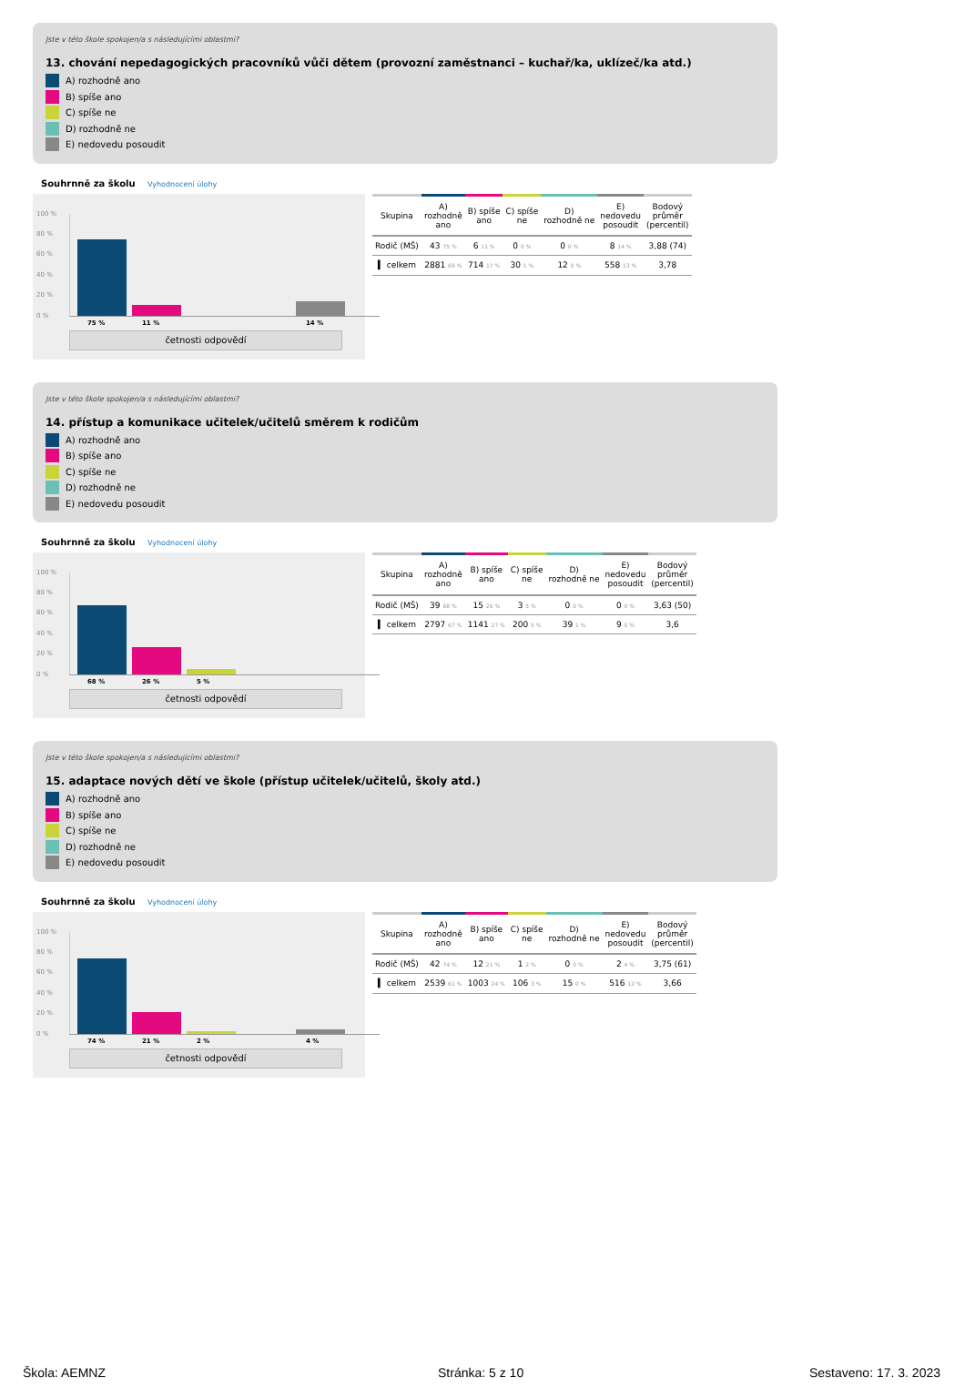Jste v této škole spokojen/a s následujícími oblastmi?
13. chování nepedagogických pracovníků vůči dětem (provozní zaměstnanci – kuchař/ka, uklízeč/ka atd.)
A) rozhodně ano
B) spíše ano
C) spíše ne
D) rozhodně ne
E) nedovedu posoudit
Souhrnně za školu Vyhodnocení úlohy
100 %
80 %
60 %
40 %
20 %
0 %
75 % 11 % 14 %
četnosti odpovědí
| Skupina | A) rozhodně ano | B) spíše ano | C) spíše ne | D) rozhodně ne | E) nedovedu posoudit | Bodový průměr (percentil) |
| --- | --- | --- | --- | --- | --- | --- |
| Rodič (MŠ) | 43 75 % | 6 11 % | 0 0 % | 0 0 % | 8 14 % | 3,88 (74) |
| ▍ celkem | 2881 69 % | 714 17 % | 30 1 % | 12 0 % | 558 13 % | 3,78 |
Jste v této škole spokojen/a s následujícími oblastmi?
14. přístup a komunikace učitelek/učitelů směrem k rodičům
A) rozhodně ano
B) spíše ano
C) spíše ne
D) rozhodně ne
E) nedovedu posoudit
Souhrnně za školu Vyhodnocení úlohy
100 %
80 %
60 %
40 %
20 %
0 %
68 % 26 % 5 %
četnosti odpovědí
| Skupina | A) rozhodně ano | B) spíše ano | C) spíše ne | D) rozhodně ne | E) nedovedu posoudit | Bodový průměr (percentil) |
| --- | --- | --- | --- | --- | --- | --- |
| Rodič (MŠ) | 39 68 % | 15 26 % | 3 5 % | 0 0 % | 0 0 % | 3,63 (50) |
| ▍ celkem | 2797 67 % | 1141 27 % | 200 5 % | 39 1 % | 9 0 % | 3,6 |
Jste v této škole spokojen/a s následujícími oblastmi?
15. adaptace nových dětí ve škole (přístup učitelek/učitelů, školy atd.)
A) rozhodně ano
B) spíše ano
C) spíše ne
D) rozhodně ne
E) nedovedu posoudit
Souhrnně za školu Vyhodnocení úlohy
100 %
80 %
60 %
40 %
20 %
0 %
74 % 21 % 2 % 4 %
četnosti odpovědí
| Skupina | A) rozhodně ano | B) spíše ano | C) spíše ne | D) rozhodně ne | E) nedovedu posoudit | Bodový průměr (percentil) |
| --- | --- | --- | --- | --- | --- | --- |
| Rodič (MŠ) | 42 74 % | 12 21 % | 1 2 % | 0 0 % | 2 4 % | 3,75 (61) |
| ▍ celkem | 2539 61 % | 1003 24 % | 106 3 % | 15 0 % | 516 12 % | 3,66 |
Škola: AEMNZ Stránka: 5 z 10 Sestaveno: 17. 3. 2023